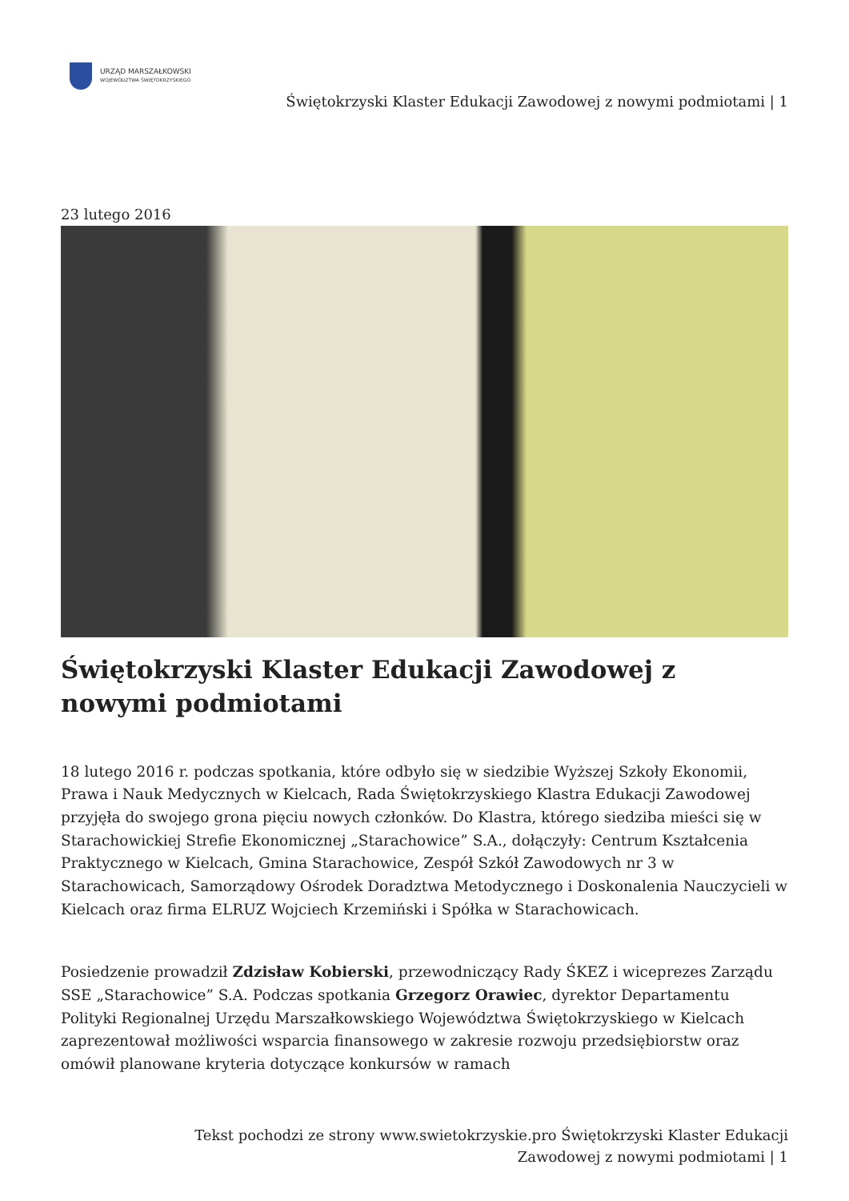URZĄD MARSZAŁKOWSKI
WOJEWÓDZTWA ŚWIĘTOKRZYSKIEGO
Świętokrzyski Klaster Edukacji Zawodowej z nowymi podmiotami | 1
23 lutego 2016
Świętokrzyski Klaster Edukacji Zawodowej z nowymi podmiotami
18 lutego 2016 r. podczas spotkania, które odbyło się w siedzibie Wyższej Szkoły Ekonomii, Prawa i Nauk Medycznych w Kielcach, Rada Świętokrzyskiego Klastra Edukacji Zawodowej przyjęła do swojego grona pięciu nowych członków. Do Klastra, którego siedziba mieści się w Starachowickiej Strefie Ekonomicznej „Starachowice” S.A., dołączyły: Centrum Kształcenia Praktycznego w Kielcach, Gmina Starachowice, Zespół Szkół Zawodowych nr 3 w Starachowicach, Samorządowy Ośrodek Doradztwa Metodycznego i Doskonalenia Nauczycieli w Kielcach oraz firma ELRUZ Wojciech Krzemiński i Spółka w Starachowicach.
Posiedzenie prowadził Zdzisław Kobierski, przewodniczący Rady ŚKEZ i wiceprezes Zarządu SSE „Starachowice” S.A. Podczas spotkania Grzegorz Orawiec, dyrektor Departamentu Polityki Regionalnej Urzędu Marszałkowskiego Województwa Świętokrzyskiego w Kielcach zaprezentował możliwości wsparcia finansowego w zakresie rozwoju przedsiębiorstw oraz omówił planowane kryteria dotyczące konkursów w ramach
Tekst pochodzi ze strony www.swietokrzyskie.pro Świętokrzyski Klaster Edukacji
Zawodowej z nowymi podmiotami | 1